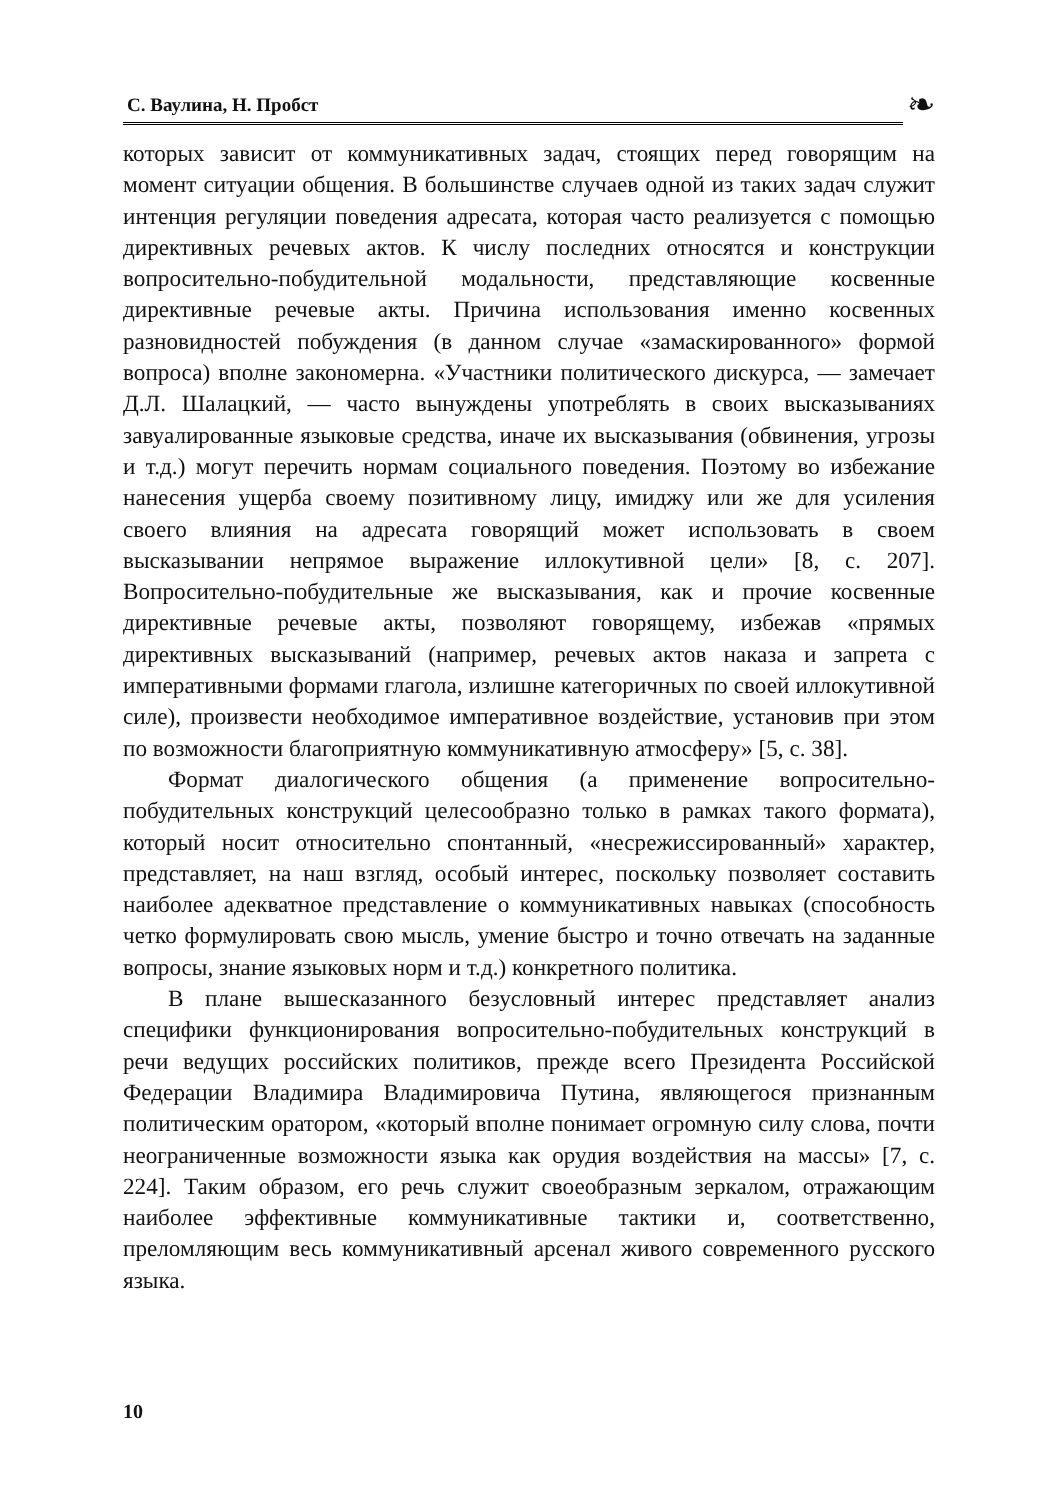С. Ваулина, Н. Пробст
❧
которых зависит от коммуникативных задач, стоящих перед говорящим на момент ситуации общения. В большинстве случаев одной из таких задач служит интенция регуляции поведения адресата, которая часто реализуется с помощью директивных речевых актов. К числу последних относятся и конструкции вопросительно-побудительной модальности, представляющие косвенные директивные речевые акты. Причина использования именно косвенных разновидностей побуждения (в данном случае «замаскированного» формой вопроса) вполне закономерна. «Участники политического дискурса, — замечает Д.Л. Шалацкий, — часто вынуждены употреблять в своих высказываниях завуалированные языковые средства, иначе их высказывания (обвинения, угрозы и т.д.) могут перечить нормам социального поведения. Поэтому во избежание нанесения ущерба своему позитивному лицу, имиджу или же для усиления своего влияния на адресата говорящий может использовать в своем высказывании непрямое выражение иллокутивной цели» [8, с. 207]. Вопросительно-побудительные же высказывания, как и прочие косвенные директивные речевые акты, позволяют говорящему, избежав «прямых директивных высказываний (например, речевых актов наказа и запрета с императивными формами глагола, излишне категоричных по своей иллокутивной силе), произвести необходимое императивное воздействие, установив при этом по возможности благоприятную коммуникативную атмосферу» [5, с. 38].
Формат диалогического общения (а применение вопросительно-побудительных конструкций целесообразно только в рамках такого формата), который носит относительно спонтанный, «несрежиссированный» характер, представляет, на наш взгляд, особый интерес, поскольку позволяет составить наиболее адекватное представление о коммуникативных навыках (способность четко формулировать свою мысль, умение быстро и точно отвечать на заданные вопросы, знание языковых норм и т.д.) конкретного политика.
В плане вышесказанного безусловный интерес представляет анализ специфики функционирования вопросительно-побудительных конструкций в речи ведущих российских политиков, прежде всего Президента Российской Федерации Владимира Владимировича Путина, являющегося признанным политическим оратором, «который вполне понимает огромную силу слова, почти неограниченные возможности языка как орудия воздействия на массы» [7, с. 224]. Таким образом, его речь служит своеобразным зеркалом, отражающим наиболее эффективные коммуникативные тактики и, соответственно, преломляющим весь коммуникативный арсенал живого современного русского языка.
10